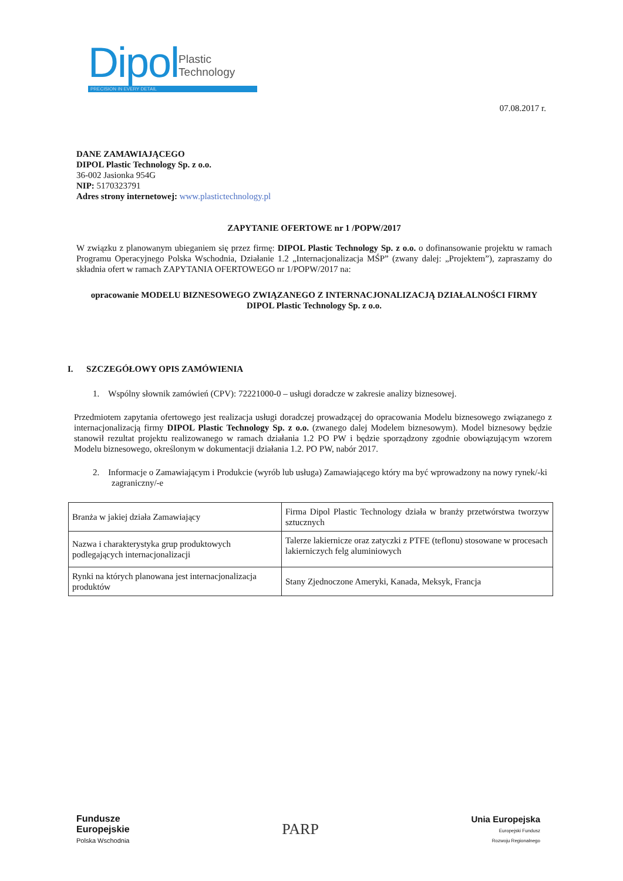Dipol Plastic
Technology
PRECISION IN EVERY DETAIL
07.08.2017 r.
DANE ZAMAWIAJĄCEGO
DIPOL Plastic Technology Sp. z o.o.
36-002 Jasionka 954G
NIP: 5170323791
Adres strony internetowej: www.plastictechnology.pl
ZAPYTANIE OFERTOWE nr 1 /POPW/2017
W związku z planowanym ubieganiem się przez firmę: DIPOL Plastic Technology Sp. z o.o. o dofinansowanie projektu w ramach Programu Operacyjnego Polska Wschodnia, Działanie 1.2 „Internacjonalizacja MŚP” (zwany dalej: „Projektem”), zapraszamy do składnia ofert w ramach ZAPYTANIA OFERTOWEGO nr 1/POPW/2017 na:
opracowanie MODELU BIZNESOWEGO ZWIĄZANEGO Z INTERNACJONALIZACJĄ DZIAŁALNOŚCI FIRMY DIPOL Plastic Technology Sp. z o.o.
I. SZCZEGÓŁOWY OPIS ZAMÓWIENIA
1. Wspólny słownik zamówień (CPV): 72221000-0 – usługi doradcze w zakresie analizy biznesowej.
Przedmiotem zapytania ofertowego jest realizacja usługi doradczej prowadzącej do opracowania Modelu biznesowego związanego z internacjonalizacją firmy DIPOL Plastic Technology Sp. z o.o. (zwanego dalej Modelem biznesowym). Model biznesowy będzie stanowił rezultat projektu realizowanego w ramach działania 1.2 PO PW i będzie sporządzony zgodnie obowiązującym wzorem Modelu biznesowego, określonym w dokumentacji działania 1.2. PO PW, nabór 2017.
2. Informacje o Zamawiającym i Produkcie (wyrób lub usługa) Zamawiającego który ma być wprowadzony na nowy rynek/-ki zagraniczny/-e
| Branża w jakiej działa Zamawiający | Firma Dipol Plastic Technology działa w branży przetwórstwa tworzyw sztucznych |
| Nazwa i charakterystyka grup produktowych podlegających internacjonalizacji | Talerze lakiernicze oraz zatyczki z PTFE (teflonu) stosowane w procesach lakierniczych felg aluminiowych |
| Rynki na których planowana jest internacjonalizacja produktów | Stany Zjednoczone Ameryki, Kanada, Meksyk, Francja |
Fundusze
Europejskie
Polska Wschodnia
PARP
Unia Europejska
Europejski Fundusz
Rozwoju Regionalnego